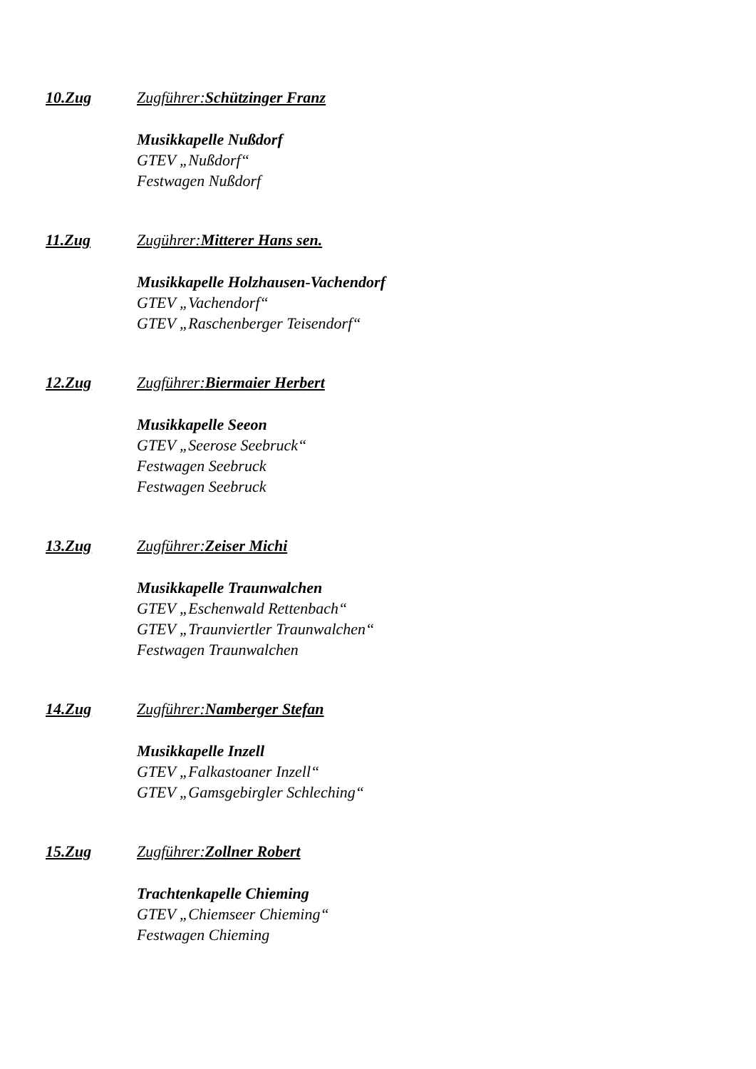10.Zug Zugführer:Schützinger Franz
Musikkapelle Nußdorf
GTEV „Nußdorf“
Festwagen Nußdorf
11.Zug Zugührer:Mitterer Hans sen.
Musikkapelle Holzhausen-Vachendorf
GTEV „Vachendorf“
GTEV „Raschenberger Teisendorf“
12.Zug Zugführer:Biermaier Herbert
Musikkapelle Seeon
GTEV „Seerose Seebruck“
Festwagen Seebruck
Festwagen Seebruck
13.Zug Zugführer:Zeiser Michi
Musikkapelle Traunwalchen
GTEV „Eschenwald Rettenbach“
GTEV „Traunviertler Traunwalchen“
Festwagen Traunwalchen
14.Zug Zugführer:Namberger Stefan
Musikkapelle Inzell
GTEV „Falkastoaner Inzell“
GTEV „Gamsgebirgler Schleching“
15.Zug Zugführer:Zollner Robert
Trachtenkapelle Chieming
GTEV „Chiemseer Chieming“
Festwagen Chieming